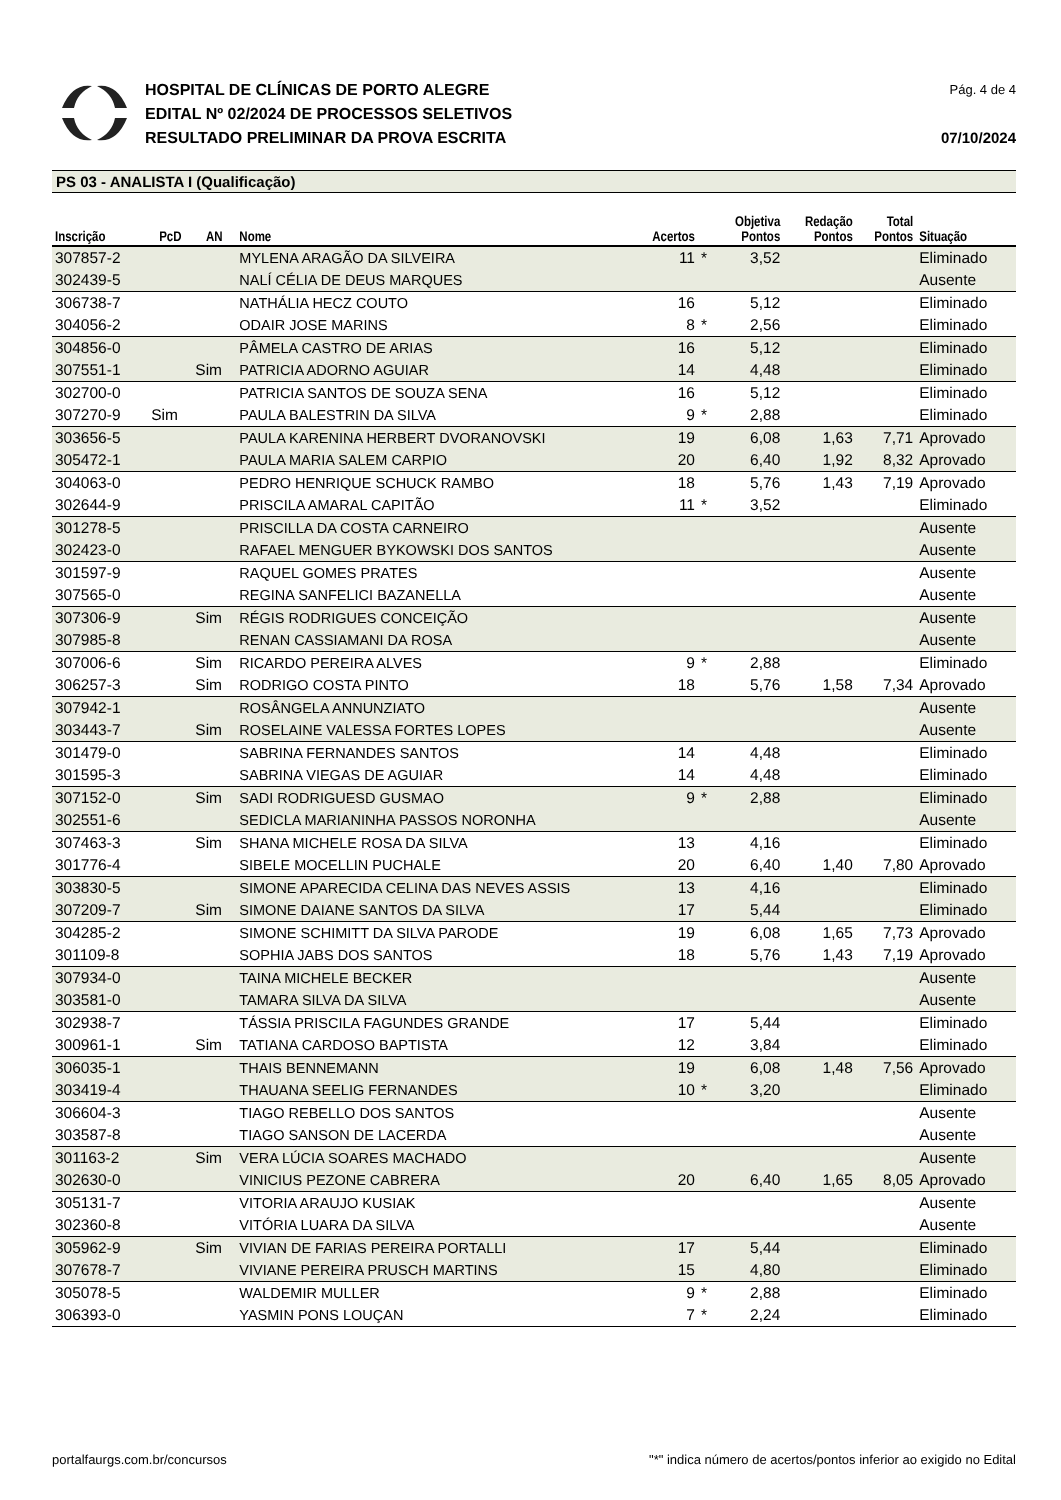HOSPITAL DE CLÍNICAS DE PORTO ALEGRE
EDITAL Nº 02/2024 DE PROCESSOS SELETIVOS
RESULTADO PRELIMINAR DA PROVA ESCRITA
Pág. 4 de 4
07/10/2024
PS 03 - ANALISTA I (Qualificação)
| | | | | | | Objetiva | Redação | Total | |
| --- | --- | --- | --- | --- | --- | --- | --- | --- | --- |
| Inscrição | PcD | AN | Nome | Acertos | | Pontos | Pontos | Pontos | Situação |
| 307857-2 | | | MYLENA ARAGÃO DA SILVEIRA | 11 | * | 3,52 | | | Eliminado |
| 302439-5 | | | NALÍ CÉLIA DE DEUS MARQUES | | | | | | Ausente |
| 306738-7 | | | NATHÁLIA HECZ COUTO | 16 | | 5,12 | | | Eliminado |
| 304056-2 | | | ODAIR JOSE MARINS | 8 | * | 2,56 | | | Eliminado |
| 304856-0 | | | PÂMELA CASTRO DE ARIAS | 16 | | 5,12 | | | Eliminado |
| 307551-1 | | Sim | PATRICIA ADORNO AGUIAR | 14 | | 4,48 | | | Eliminado |
| 302700-0 | | | PATRICIA SANTOS DE SOUZA SENA | 16 | | 5,12 | | | Eliminado |
| 307270-9 | Sim | | PAULA BALESTRIN DA SILVA | 9 | * | 2,88 | | | Eliminado |
| 303656-5 | | | PAULA KARENINA HERBERT DVORANOVSKI | 19 | | 6,08 | 1,63 | 7,71 | Aprovado |
| 305472-1 | | | PAULA MARIA SALEM CARPIO | 20 | | 6,40 | 1,92 | 8,32 | Aprovado |
| 304063-0 | | | PEDRO HENRIQUE SCHUCK RAMBO | 18 | | 5,76 | 1,43 | 7,19 | Aprovado |
| 302644-9 | | | PRISCILA AMARAL CAPITÃO | 11 | * | 3,52 | | | Eliminado |
| 301278-5 | | | PRISCILLA DA COSTA CARNEIRO | | | | | | Ausente |
| 302423-0 | | | RAFAEL MENGUER BYKOWSKI DOS SANTOS | | | | | | Ausente |
| 301597-9 | | | RAQUEL GOMES PRATES | | | | | | Ausente |
| 307565-0 | | | REGINA SANFELICI BAZANELLA | | | | | | Ausente |
| 307306-9 | | Sim | RÉGIS RODRIGUES CONCEIÇÃO | | | | | | Ausente |
| 307985-8 | | | RENAN CASSIAMANI DA ROSA | | | | | | Ausente |
| 307006-6 | | Sim | RICARDO PEREIRA ALVES | 9 | * | 2,88 | | | Eliminado |
| 306257-3 | | Sim | RODRIGO COSTA PINTO | 18 | | 5,76 | 1,58 | 7,34 | Aprovado |
| 307942-1 | | | ROSÂNGELA ANNUNZIATO | | | | | | Ausente |
| 303443-7 | | Sim | ROSELAINE VALESSA FORTES LOPES | | | | | | Ausente |
| 301479-0 | | | SABRINA FERNANDES SANTOS | 14 | | 4,48 | | | Eliminado |
| 301595-3 | | | SABRINA VIEGAS DE AGUIAR | 14 | | 4,48 | | | Eliminado |
| 307152-0 | | Sim | SADI RODRIGUESD GUSMAO | 9 | * | 2,88 | | | Eliminado |
| 302551-6 | | | SEDICLA MARIANINHA PASSOS NORONHA | | | | | | Ausente |
| 307463-3 | | Sim | SHANA MICHELE ROSA DA SILVA | 13 | | 4,16 | | | Eliminado |
| 301776-4 | | | SIBELE MOCELLIN PUCHALE | 20 | | 6,40 | 1,40 | 7,80 | Aprovado |
| 303830-5 | | | SIMONE APARECIDA CELINA DAS NEVES ASSIS | 13 | | 4,16 | | | Eliminado |
| 307209-7 | | Sim | SIMONE DAIANE SANTOS DA SILVA | 17 | | 5,44 | | | Eliminado |
| 304285-2 | | | SIMONE SCHIMITT DA SILVA PARODE | 19 | | 6,08 | 1,65 | 7,73 | Aprovado |
| 301109-8 | | | SOPHIA JABS DOS SANTOS | 18 | | 5,76 | 1,43 | 7,19 | Aprovado |
| 307934-0 | | | TAINA MICHELE BECKER | | | | | | Ausente |
| 303581-0 | | | TAMARA SILVA DA SILVA | | | | | | Ausente |
| 302938-7 | | | TÁSSIA PRISCILA FAGUNDES GRANDE | 17 | | 5,44 | | | Eliminado |
| 300961-1 | | Sim | TATIANA CARDOSO BAPTISTA | 12 | | 3,84 | | | Eliminado |
| 306035-1 | | | THAIS BENNEMANN | 19 | | 6,08 | 1,48 | 7,56 | Aprovado |
| 303419-4 | | | THAUANA SEELIG FERNANDES | 10 | * | 3,20 | | | Eliminado |
| 306604-3 | | | TIAGO REBELLO DOS SANTOS | | | | | | Ausente |
| 303587-8 | | | TIAGO SANSON DE LACERDA | | | | | | Ausente |
| 301163-2 | | Sim | VERA LÚCIA SOARES MACHADO | | | | | | Ausente |
| 302630-0 | | | VINICIUS PEZONE CABRERA | 20 | | 6,40 | 1,65 | 8,05 | Aprovado |
| 305131-7 | | | VITORIA ARAUJO KUSIAK | | | | | | Ausente |
| 302360-8 | | | VITÓRIA LUARA DA SILVA | | | | | | Ausente |
| 305962-9 | | Sim | VIVIAN DE FARIAS PEREIRA PORTALLI | 17 | | 5,44 | | | Eliminado |
| 307678-7 | | | VIVIANE PEREIRA PRUSCH MARTINS | 15 | | 4,80 | | | Eliminado |
| 305078-5 | | | WALDEMIR MULLER | 9 | * | 2,88 | | | Eliminado |
| 306393-0 | | | YASMIN PONS LOUÇAN | 7 | * | 2,24 | | | Eliminado |
portalfaurgs.com.br/concursos "*" indica número de acertos/pontos inferior ao exigido no Edital